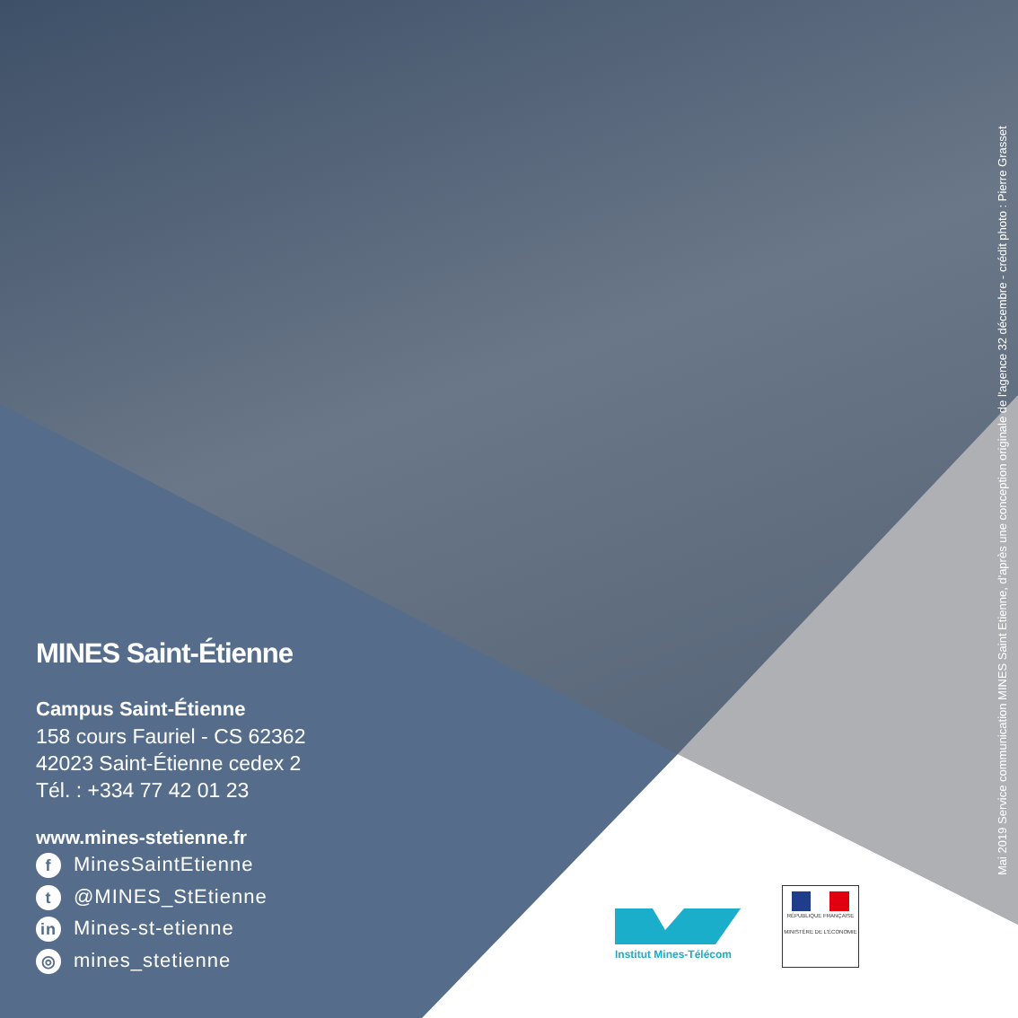MINES Saint-Étienne
Campus Saint-Étienne
158 cours Fauriel - CS 62362
42023 Saint-Étienne cedex 2
Tél. : +334 77 42 01 23
www.mines-stetienne.fr
f MinesSaintEtienne
t @MINES_StEtienne
in Mines-st-etienne
◎ mines_stetienne
Mai 2019 Service communication MINES Saint Etienne, d'après une conception originale de l'agence 32 décembre - crédit photo : Pierre Grasset
Institut Mines-Télécom
RÉPUBLIQUE FRANÇAISE
MINISTÈRE DE L'ÉCONOMIE